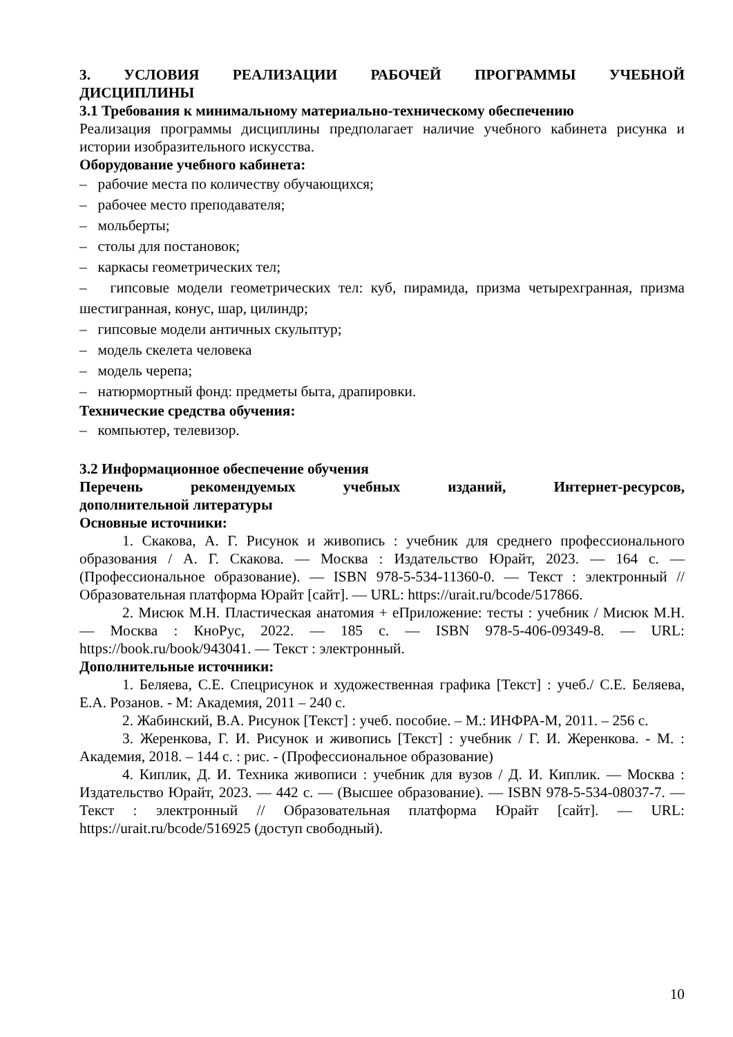3. УСЛОВИЯ РЕАЛИЗАЦИИ РАБОЧЕЙ ПРОГРАММЫ УЧЕБНОЙ
ДИСЦИПЛИНЫ
3.1 Требования к минимальному материально-техническому обеспечению
Реализация программы дисциплины предполагает наличие учебного кабинета рисунка и истории изобразительного искусства.
Оборудование учебного кабинета:
– рабочие места по количеству обучающихся;
– рабочее место преподавателя;
– мольберты;
– столы для постановок;
– каркасы геометрических тел;
– гипсовые модели геометрических тел: куб, пирамида, призма четырехгранная, призма шестигранная, конус, шар, цилиндр;
– гипсовые модели античных скульптур;
– модель скелета человека
– модель черепа;
– натюрмортный фонд: предметы быта, драпировки.
Технические средства обучения:
– компьютер, телевизор.
3.2 Информационное обеспечение обучения
Перечень рекомендуемых учебных изданий, Интернет-ресурсов,
дополнительной литературы
Основные источники:
1. Скакова, А. Г. Рисунок и живопись : учебник для среднего профессионального образования / А. Г. Скакова. — Москва : Издательство Юрайт, 2023. — 164 с. — (Профессиональное образование). — ISBN 978-5-534-11360-0. — Текст : электронный // Образовательная платформа Юрайт [сайт]. — URL: https://urait.ru/bcode/517866.
2. Мисюк М.Н. Пластическая анатомия + еПриложение: тесты : учебник / Мисюк М.Н. — Москва : КноРус, 2022. — 185 с. — ISBN 978-5-406-09349-8. — URL: https://book.ru/book/943041. — Текст : электронный.
Дополнительные источники:
1. Беляева, С.Е. Спецрисунок и художественная графика [Текст] : учеб./ С.Е. Беляева, Е.А. Розанов. - М: Академия, 2011 – 240 с.
2. Жабинский, В.А. Рисунок [Текст] : учеб. пособие. – М.: ИНФРА-М, 2011. – 256 с.
3. Жеренкова, Г. И. Рисунок и живопись [Текст] : учебник / Г. И. Жеренкова. - М. : Академия, 2018. – 144 с. : рис. - (Профессиональное образование)
4. Киплик, Д. И. Техника живописи : учебник для вузов / Д. И. Киплик. — Москва : Издательство Юрайт, 2023. — 442 с. — (Высшее образование). — ISBN 978-5-534-08037-7. — Текст : электронный // Образовательная платформа Юрайт [сайт]. — URL: https://urait.ru/bcode/516925 (доступ свободный).
10